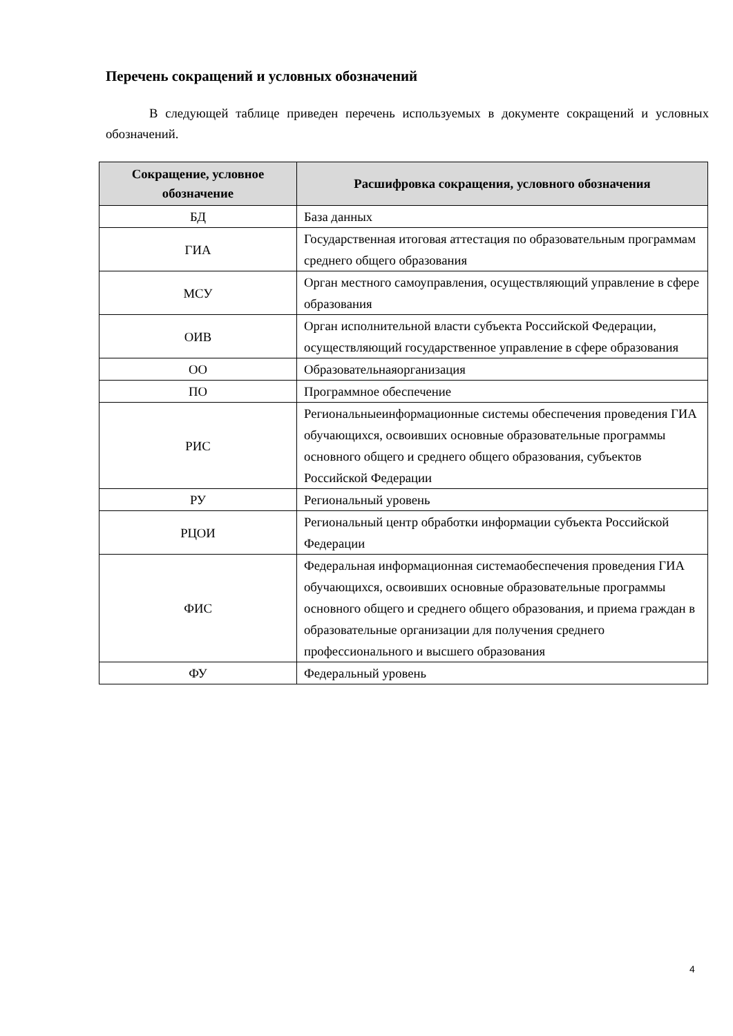Перечень сокращений и условных обозначений
В следующей таблице приведен перечень используемых в документе сокращений и условных обозначений.
| Сокращение, условное обозначение | Расшифровка сокращения, условного обозначения |
| --- | --- |
| БД | База данных |
| ГИА | Государственная итоговая аттестация по образовательным программам среднего общего образования |
| МСУ | Орган местного самоуправления, осуществляющий управление в сфере образования |
| ОИВ | Орган исполнительной власти субъекта Российской Федерации, осуществляющий государственное управление в сфере образования |
| ОО | Образовательнаяорганизация |
| ПО | Программное обеспечение |
| РИС | Региональныеинформационные системы обеспечения проведения ГИА обучающихся, освоивших основные образовательные программы основного общего и среднего общего образования, субъектов Российской Федерации |
| РУ | Региональный уровень |
| РЦОИ | Региональный центр обработки информации субъекта Российской Федерации |
| ФИС | Федеральная информационная системаобеспечения проведения ГИА обучающихся, освоивших основные образовательные программы основного общего и среднего общего образования, и приема граждан в образовательные организации для получения среднего профессионального и высшего образования |
| ФУ | Федеральный уровень |
4